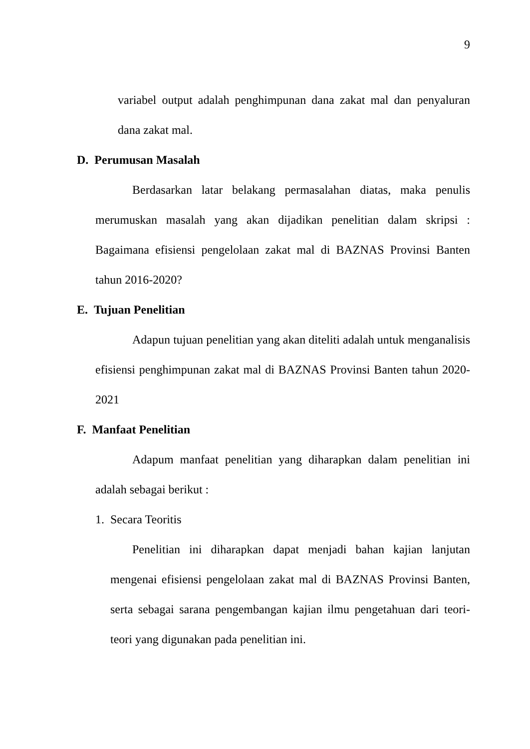9
variabel output adalah penghimpunan dana zakat mal dan penyaluran dana zakat mal.
D. Perumusan Masalah
Berdasarkan latar belakang permasalahan diatas, maka penulis merumuskan masalah yang akan dijadikan penelitian dalam skripsi : Bagaimana efisiensi pengelolaan zakat mal di BAZNAS Provinsi Banten tahun 2016-2020?
E. Tujuan Penelitian
Adapun tujuan penelitian yang akan diteliti adalah untuk menganalisis efisiensi penghimpunan zakat mal di BAZNAS Provinsi Banten tahun 2020-2021
F. Manfaat Penelitian
Adapum manfaat penelitian yang diharapkan dalam penelitian ini adalah sebagai berikut :
1. Secara Teoritis
Penelitian ini diharapkan dapat menjadi bahan kajian lanjutan mengenai efisiensi pengelolaan zakat mal di BAZNAS Provinsi Banten, serta sebagai sarana pengembangan kajian ilmu pengetahuan dari teori-teori yang digunakan pada penelitian ini.